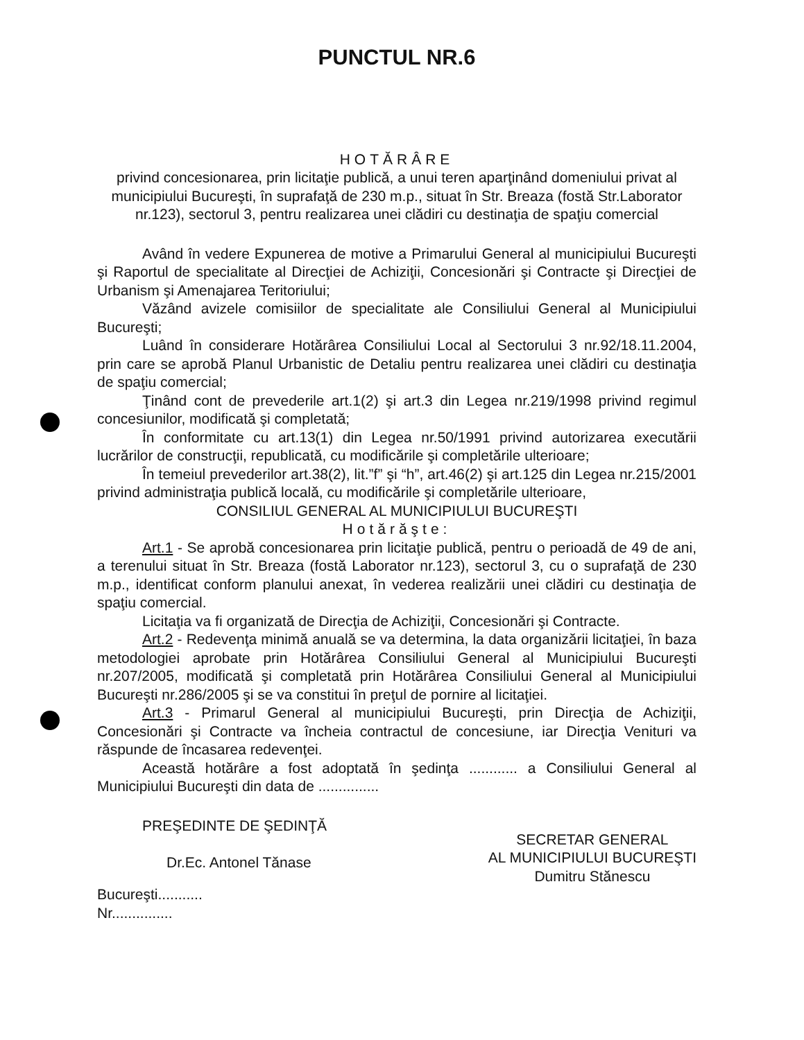PUNCTUL NR.6
HOTĂRÂRE
privind concesionarea, prin licitaţie publică, a unui teren aparţinând domeniului privat al municipiului Bucureşti, în suprafaţă de 230 m.p., situat în Str. Breaza (fostă Str.Laborator nr.123), sectorul 3, pentru realizarea unei clădiri cu destinaţia de spaţiu comercial
Având în vedere Expunerea de motive a Primarului General al municipiului Bucureşti şi Raportul de specialitate al Direcţiei de Achiziţii, Concesionări şi Contracte şi Direcţiei de Urbanism şi Amenajarea Teritoriului;
Văzând avizele comisiilor de specialitate ale Consiliului General al Municipiului Bucureşti;
Luând în considerare Hotărârea Consiliului Local al Sectorului 3 nr.92/18.11.2004, prin care se aprobă Planul Urbanistic de Detaliu pentru realizarea unei clădiri cu destinaţia de spaţiu comercial;
Ţinând cont de prevederile art.1(2) şi art.3 din Legea nr.219/1998 privind regimul concesiunilor, modificată şi completată;
În conformitate cu art.13(1) din Legea nr.50/1991 privind autorizarea executării lucrărilor de construcţii, republicată, cu modificările şi completările ulterioare;
În temeiul prevederilor art.38(2), lit.”f” şi “h”, art.46(2) şi art.125 din Legea nr.215/2001 privind administraţia publică locală, cu modificările şi completările ulterioare,
CONSILIUL GENERAL AL MUNICIPIULUI BUCUREŞTI
Hotărăşte:
Art.1 - Se aprobă concesionarea prin licitaţie publică, pentru o perioadă de 49 de ani, a terenului situat în Str. Breaza (fostă Laborator nr.123), sectorul 3, cu o suprafaţă de 230 m.p., identificat conform planului anexat, în vederea realizării unei clădiri cu destinaţia de spaţiu comercial.
Licitaţia va fi organizată de Direcţia de Achiziţii, Concesionări şi Contracte.
Art.2 - Redevenţa minimă anuală se va determina, la data organizării licitaţiei, în baza metodologiei aprobate prin Hotărârea Consiliului General al Municipiului Bucureşti nr.207/2005, modificată şi completată prin Hotărârea Consiliului General al Municipiului Bucureşti nr.286/2005 şi se va constitui în preţul de pornire al licitaţiei.
Art.3 - Primarul General al municipiului Bucureşti, prin Direcţia de Achiziţii, Concesionări şi Contracte va încheia contractul de concesiune, iar Direcţia Venituri va răspunde de încasarea redevenţei.
Această hotărâre a fost adoptată în şedinţa ............ a Consiliului General al Municipiului Bucureşti din data de ...............
PREŞEDINTE DE ŞEDINŢĂ
Dr.Ec. Antonel Tănase
SECRETAR GENERAL
AL MUNICIPIULUI BUCUREŞTI
Dumitru Stănescu
Bucureşti...........
Nr...............